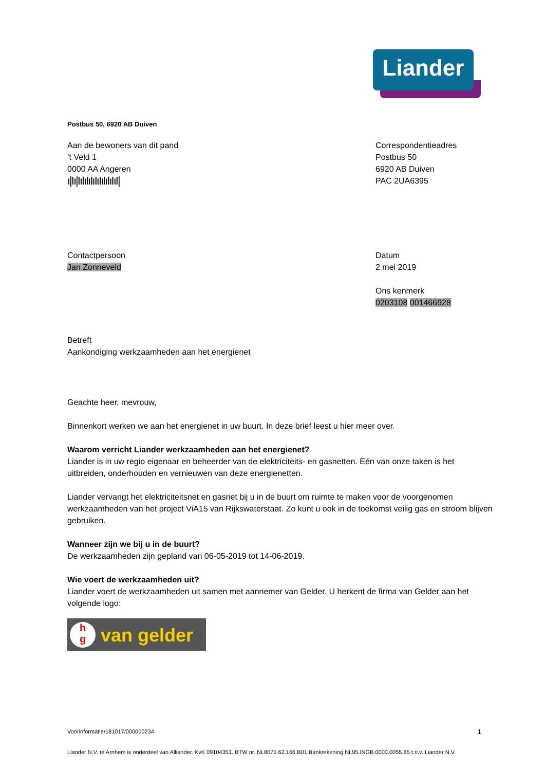Liander
Postbus 50, 6920 AB Duiven
Aan de bewoners van dit pand
’t Veld 1
0000 AA Angeren
ı|Iı|IıIıIıIıIıIıIıIıIıI|
Correspondentieadres
Postbus 50
6920 AB Duiven
PAC 2UA6395
Contactpersoon
Jan Zonneveld
Datum
2 mei 2019
Ons kenmerk
0203108 001466928
Betreft
Aankondiging werkzaamheden aan het energienet
Geachte heer, mevrouw,
Binnenkort werken we aan het energienet in uw buurt. In deze brief leest u hier meer over.
Waarom verricht Liander werkzaamheden aan het energienet?
Liander is in uw regio eigenaar en beheerder van de elektriciteits- en gasnetten. Eén van onze taken is het uitbreiden, onderhouden en vernieuwen van deze energienetten.
Liander vervangt het elektriciteitsnet en gasnet bij u in de buurt om ruimte te maken voor de voorgenomen werkzaamheden van het project ViA15 van Rijkswaterstaat. Zo kunt u ook in de toekomst veilig gas en stroom blijven gebruiken.
Wanneer zijn we bij u in de buurt?
De werkzaamheden zijn gepland van 06-05-2019 tot 14-06-2019.
Wie voert de werkzaamheden uit?
Liander voert de werkzaamheden uit samen met aannemer van Gelder. U herkent de firma van Gelder aan het volgende logo:
h
g
van gelder
Voorinformatie/181017/000000234 1
Liander N.V. te Arnhem is onderdeel van Alliander. KvK 09104351. BTW nr. NL8075.62.166.B01 Bankrekening NL95.INGB.0000.0055.85 t.n.v. Liander N.V.